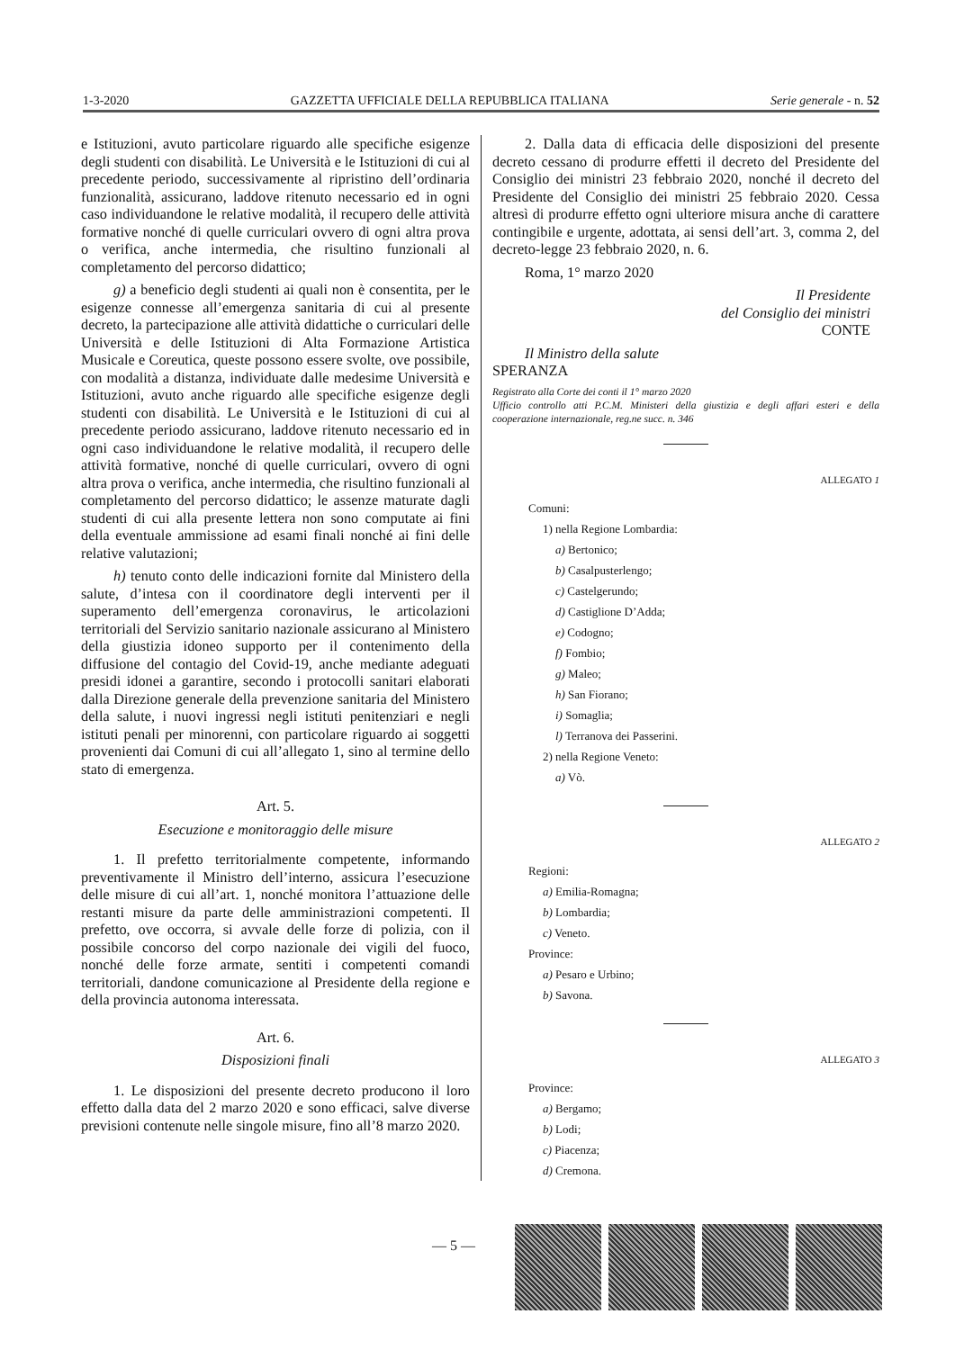1-3-2020 GAZZETTA UFFICIALE DELLA REPUBBLICA ITALIANA Serie generale - n. 52
e Istituzioni, avuto particolare riguardo alle specifiche esigenze degli studenti con disabilità. Le Università e le Istituzioni di cui al precedente periodo, successivamente al ripristino dell’ordinaria funzionalità, assicurano, laddove ritenuto necessario ed in ogni caso individuandone le relative modalità, il recupero delle attività formative nonché di quelle curriculari ovvero di ogni altra prova o verifica, anche intermedia, che risultino funzionali al completamento del percorso didattico;
g) a beneficio degli studenti ai quali non è consentita, per le esigenze connesse all’emergenza sanitaria di cui al presente decreto, la partecipazione alle attività didattiche o curriculari delle Università e delle Istituzioni di Alta Formazione Artistica Musicale e Coreutica, queste possono essere svolte, ove possibile, con modalità a distanza, individuate dalle medesime Università e Istituzioni, avuto anche riguardo alle specifiche esigenze degli studenti con disabilità. Le Università e le Istituzioni di cui al precedente periodo assicurano, laddove ritenuto necessario ed in ogni caso individuandone le relative modalità, il recupero delle attività formative, nonché di quelle curriculari, ovvero di ogni altra prova o verifica, anche intermedia, che risultino funzionali al completamento del percorso didattico; le assenze maturate dagli studenti di cui alla presente lettera non sono computate ai fini della eventuale ammissione ad esami finali nonché ai fini delle relative valutazioni;
h) tenuto conto delle indicazioni fornite dal Ministero della salute, d’intesa con il coordinatore degli interventi per il superamento dell’emergenza coronavirus, le articolazioni territoriali del Servizio sanitario nazionale assicurano al Ministero della giustizia idoneo supporto per il contenimento della diffusione del contagio del Covid-19, anche mediante adeguati presidi idonei a garantire, secondo i protocolli sanitari elaborati dalla Direzione generale della prevenzione sanitaria del Ministero della salute, i nuovi ingressi negli istituti penitenziari e negli istituti penali per minorenni, con particolare riguardo ai soggetti provenienti dai Comuni di cui all’allegato 1, sino al termine dello stato di emergenza.
Art. 5.
Esecuzione e monitoraggio delle misure
1. Il prefetto territorialmente competente, informando preventivamente il Ministro dell’interno, assicura l’esecuzione delle misure di cui all’art. 1, nonché monitora l’attuazione delle restanti misure da parte delle amministrazioni competenti. Il prefetto, ove occorra, si avvale delle forze di polizia, con il possibile concorso del corpo nazionale dei vigili del fuoco, nonché delle forze armate, sentiti i competenti comandi territoriali, dandone comunicazione al Presidente della regione e della provincia autonoma interessata.
Art. 6.
Disposizioni finali
1. Le disposizioni del presente decreto producono il loro effetto dalla data del 2 marzo 2020 e sono efficaci, salve diverse previsioni contenute nelle singole misure, fino all’8 marzo 2020.
2. Dalla data di efficacia delle disposizioni del presente decreto cessano di produrre effetti il decreto del Presidente del Consiglio dei ministri 23 febbraio 2020, nonché il decreto del Presidente del Consiglio dei ministri 25 febbraio 2020. Cessa altresì di produrre effetto ogni ulteriore misura anche di carattere contingibile e urgente, adottata, ai sensi dell’art. 3, comma 2, del decreto-legge 23 febbraio 2020, n. 6.
Roma, 1° marzo 2020
Il Presidente
del Consiglio dei ministri
CONTE
Il Ministro della salute
SPERANZA
Registrato alla Corte dei conti il 1° marzo 2020
Ufficio controllo atti P.C.M. Ministeri della giustizia e degli affari esteri e della cooperazione internazionale, reg.ne succ. n. 346
ALLEGATO 1
Comuni:
1) nella Regione Lombardia:
a) Bertonico;
b) Casalpusterlengo;
c) Castelgerundo;
d) Castiglione D’Adda;
e) Codogno;
f) Fombio;
g) Maleo;
h) San Fiorano;
i) Somaglia;
l) Terranova dei Passerini.
2) nella Regione Veneto:
a) Vò.
ALLEGATO 2
Regioni:
a) Emilia-Romagna;
b) Lombardia;
c) Veneto.
Province:
a) Pesaro e Urbino;
b) Savona.
ALLEGATO 3
Province:
a) Bergamo;
b) Lodi;
c) Piacenza;
d) Cremona.
— 5 —